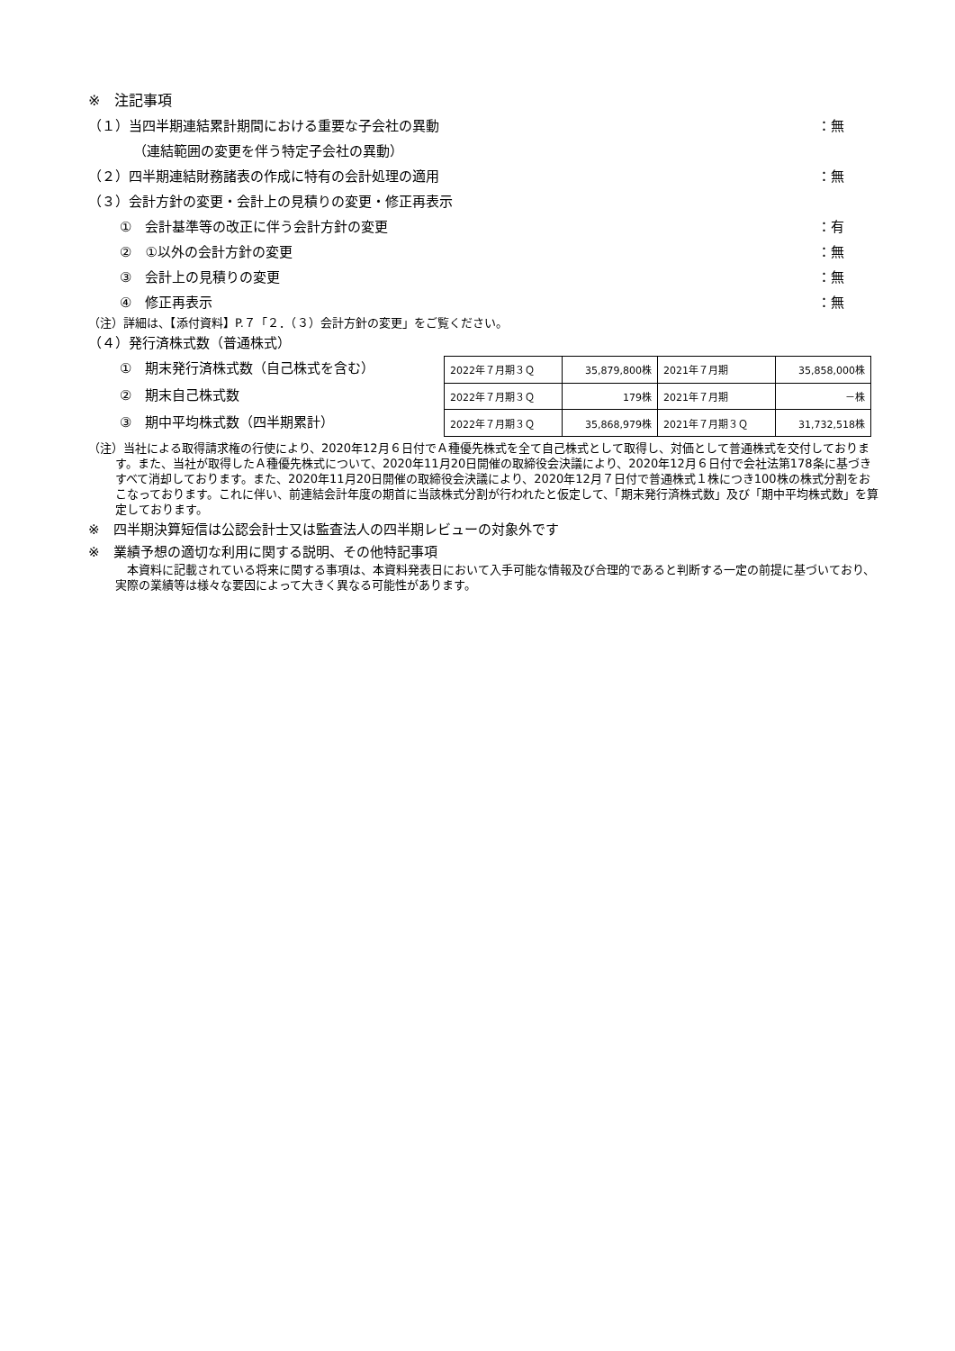※　注記事項
（１）当四半期連結累計期間における重要な子会社の異動 ：無
（連結範囲の変更を伴う特定子会社の異動）
（２）四半期連結財務諸表の作成に特有の会計処理の適用 ：無
（３）会計方針の変更・会計上の見積りの変更・修正再表示
①　会計基準等の改正に伴う会計方針の変更 ：有
②　①以外の会計方針の変更 ：無
③　会計上の見積りの変更 ：無
④　修正再表示 ：無
（注）詳細は、【添付資料】P.７「２．（３）会計方針の変更」をご覧ください。
（４）発行済株式数（普通株式）
①　期末発行済株式数（自己株式を含む）
②　期末自己株式数
③　期中平均株式数（四半期累計）
| 2022年７月期３Ｑ | 35,879,800株 | 2021年７月期 | 35,858,000株 |
| 2022年７月期３Ｑ | 179株 | 2021年７月期 | －株 |
| 2022年７月期３Ｑ | 35,868,979株 | 2021年７月期３Ｑ | 31,732,518株 |
（注）当社による取得請求権の行使により、2020年12月６日付でＡ種優先株式を全て自己株式として取得し、対価として普通株式を交付しております。また、当社が取得したＡ種優先株式について、2020年11月20日開催の取締役会決議により、2020年12月６日付で会社法第178条に基づきすべて消却しております。また、2020年11月20日開催の取締役会決議により、2020年12月７日付で普通株式１株につき100株の株式分割をおこなっております。これに伴い、前連結会計年度の期首に当該株式分割が行われたと仮定して、「期末発行済株式数」及び「期中平均株式数」を算定しております。
※　四半期決算短信は公認会計士又は監査法人の四半期レビューの対象外です
※　業績予想の適切な利用に関する説明、その他特記事項
　本資料に記載されている将来に関する事項は、本資料発表日において入手可能な情報及び合理的であると判断する一定の前提に基づいており、実際の業績等は様々な要因によって大きく異なる可能性があります。